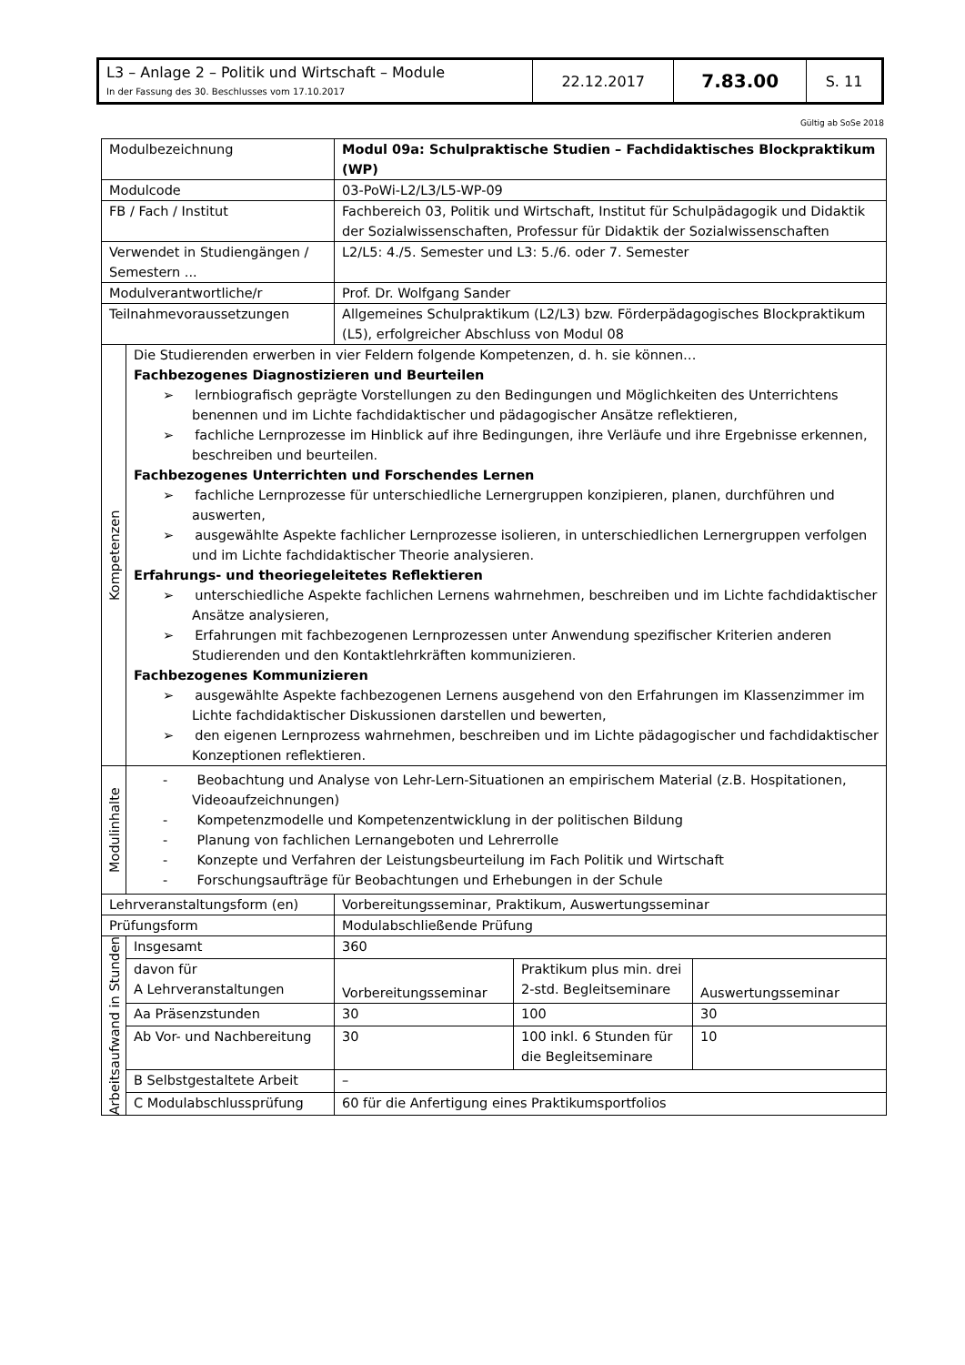| L3 – Anlage 2 – Politik und Wirtschaft – Module In der Fassung des 30. Beschlusses vom 17.10.2017 | 22.12.2017 | 7.83.00 | S. 11 |
Gültig ab SoSe 2018
| Modulbezeichnung | | Modul 09a: Schulpraktische Studien – Fachdidaktisches Blockpraktikum (WP) | | |
| Modulcode | | 03-PoWi-L2/L3/L5-WP-09 | | |
| FB / Fach / Institut | | Fachbereich 03, Politik und Wirtschaft, Institut für Schulpädagogik und Didaktik der Sozialwissenschaften, Professur für Didaktik der Sozialwissenschaften | | |
| Verwendet in Studiengängen / Semestern ... | | L2/L5: 4./5. Semester und L3: 5./6. oder 7. Semester | | |
| Modulverantwortliche/r | | Prof. Dr. Wolfgang Sander | | |
| Teilnahmevoraussetzungen | | Allgemeines Schulpraktikum (L2/L3) bzw. Förderpädagogisches Blockpraktikum (L5), erfolgreicher Abschluss von Modul 08 | | |
| Kompetenzen | Die Studierenden erwerben in vier Feldern folgende Kompetenzen, d. h. sie können… Fachbezogenes Diagnostizieren und Beurteilen ➢ lernbiografisch geprägte Vorstellungen zu den Bedingungen und Möglichkeiten des Unterrichtens benennen und im Lichte fachdidaktischer und pädagogischer Ansätze reflektieren, ➢ fachliche Lernprozesse im Hinblick auf ihre Bedingungen, ihre Verläufe und ihre Ergebnisse erkennen, beschreiben und beurteilen. Fachbezogenes Unterrichten und Forschendes Lernen ➢ fachliche Lernprozesse für unterschiedliche Lernergruppen konzipieren, planen, durchführen und auswerten, ➢ ausgewählte Aspekte fachlicher Lernprozesse isolieren, in unterschiedlichen Lernergruppen verfolgen und im Lichte fachdidaktischer Theorie analysieren. Erfahrungs- und theoriegeleitetes Reflektieren ➢ unterschiedliche Aspekte fachlichen Lernens wahrnehmen, beschreiben und im Lichte fachdidaktischer Ansätze analysieren, ➢ Erfahrungen mit fachbezogenen Lernprozessen unter Anwendung spezifischer Kriterien anderen Studierenden und den Kontaktlehrkräften kommunizieren. Fachbezogenes Kommunizieren ➢ ausgewählte Aspekte fachbezogenen Lernens ausgehend von den Erfahrungen im Klassenzimmer im Lichte fachdidaktischer Diskussionen darstellen und bewerten, ➢ den eigenen Lernprozess wahrnehmen, beschreiben und im Lichte pädagogischer und fachdidaktischer Konzeptionen reflektieren. | | | |
| Modulinhalte | - Beobachtung und Analyse von Lehr-Lern-Situationen an empirischem Material (z.B. Hospitationen, Videoaufzeichnungen) - Kompetenzmodelle und Kompetenzentwicklung in der politischen Bildung - Planung von fachlichen Lernangeboten und Lehrerrolle - Konzepte und Verfahren der Leistungsbeurteilung im Fach Politik und Wirtschaft - Forschungsaufträge für Beobachtungen und Erhebungen in der Schule | | | |
| Lehrveranstaltungsform (en) | | Vorbereitungsseminar, Praktikum, Auswertungsseminar | | |
| Prüfungsform | | Modulabschließende Prüfung | | |
| Arbeitsaufwand in Stunden | Insgesamt | 360 | | |
| | davon für A Lehrveranstaltungen | Vorbereitungsseminar | Praktikum plus min. drei 2-std. Begleitseminare | Auswertungsseminar |
| | Aa Präsenzstunden | 30 | 100 | 30 |
| | Ab Vor- und Nachbereitung | 30 | 100 inkl. 6 Stunden für die Begleitseminare | 10 |
| | B Selbstgestaltete Arbeit | – | | |
| | C Modulabschlussprüfung | 60 für die Anfertigung eines Praktikumsportfolios | | |